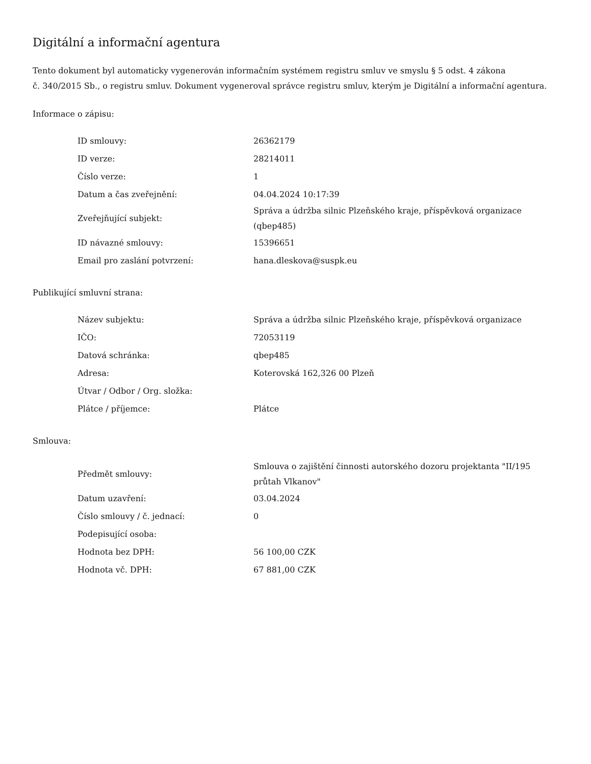Digitální a informační agentura
Tento dokument byl automaticky vygenerován informačním systémem registru smluv ve smyslu § 5 odst. 4 zákona
č. 340/2015 Sb., o registru smluv. Dokument vygeneroval správce registru smluv, kterým je Digitální a informační agentura.
Informace o zápisu:
| ID smlouvy: | 26362179 |
| ID verze: | 28214011 |
| Číslo verze: | 1 |
| Datum a čas zveřejnění: | 04.04.2024 10:17:39 |
| Zveřejňující subjekt: | Správa a údržba silnic Plzeňského kraje, příspěvková organizace (qbep485) |
| ID návazné smlouvy: | 15396651 |
| Email pro zaslání potvrzení: | hana.dleskova@suspk.eu |
Publikující smluvní strana:
| Název subjektu: | Správa a údržba silnic Plzeňského kraje, příspěvková organizace |
| IČO: | 72053119 |
| Datová schránka: | qbep485 |
| Adresa: | Koterovská 162,326 00 Plzeň |
| Útvar / Odbor / Org. složka: | |
| Plátce / příjemce: | Plátce |
Smlouva:
| Předmět smlouvy: | Smlouva o zajištění činnosti autorského dozoru projektanta "II/195 průtah Vlkanov" |
| Datum uzavření: | 03.04.2024 |
| Číslo smlouvy / č. jednací: | 0 |
| Podepisující osoba: | |
| Hodnota bez DPH: | 56 100,00 CZK |
| Hodnota vč. DPH: | 67 881,00 CZK |